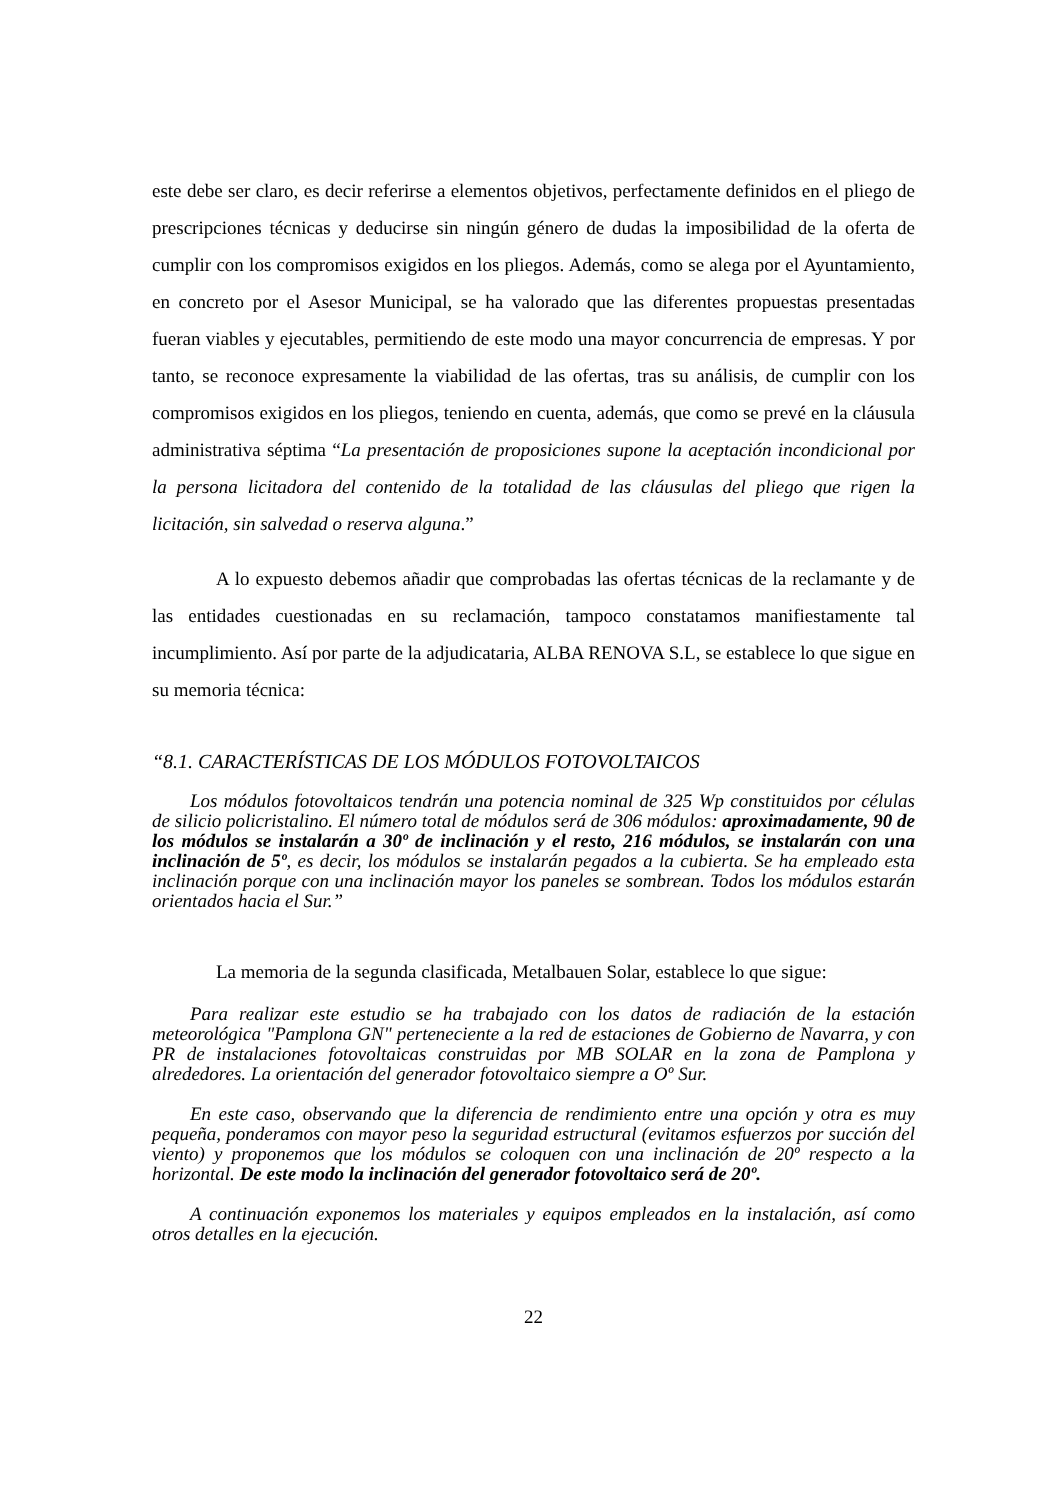este debe ser claro, es decir referirse a elementos objetivos, perfectamente definidos en el pliego de prescripciones técnicas y deducirse sin ningún género de dudas la imposibilidad de la oferta de cumplir con los compromisos exigidos en los pliegos. Además, como se alega por el Ayuntamiento, en concreto por el Asesor Municipal, se ha valorado que las diferentes propuestas presentadas fueran viables y ejecutables, permitiendo de este modo una mayor concurrencia de empresas. Y por tanto, se reconoce expresamente la viabilidad de las ofertas, tras su análisis, de cumplir con los compromisos exigidos en los pliegos, teniendo en cuenta, además, que como se prevé en la cláusula administrativa séptima “La presentación de proposiciones supone la aceptación incondicional por la persona licitadora del contenido de la totalidad de las cláusulas del pliego que rigen la licitación, sin salvedad o reserva alguna.”
A lo expuesto debemos añadir que comprobadas las ofertas técnicas de la reclamante y de las entidades cuestionadas en su reclamación, tampoco constatamos manifiestamente tal incumplimiento. Así por parte de la adjudicataria, ALBA RENOVA S.L, se establece lo que sigue en su memoria técnica:
“8.1. CARACTERÍSTICAS DE LOS MÓDULOS FOTOVOLTAICOS
Los módulos fotovoltaicos tendrán una potencia nominal de 325 Wp constituidos por células de silicio policristalino. El número total de módulos será de 306 módulos: aproximadamente, 90 de los módulos se instalarán a 30º de inclinación y el resto, 216 módulos, se instalarán con una inclinación de 5º, es decir, los módulos se instalarán pegados a la cubierta. Se ha empleado esta inclinación porque con una inclinación mayor los paneles se sombrean. Todos los módulos estarán orientados hacia el Sur.”
La memoria de la segunda clasificada, Metalbauen Solar, establece lo que sigue:
Para realizar este estudio se ha trabajado con los datos de radiación de la estación meteorológica "Pamplona GN" perteneciente a la red de estaciones de Gobierno de Navarra, y con PR de instalaciones fotovoltaicas construidas por MB SOLAR en la zona de Pamplona y alrededores. La orientación del generador fotovoltaico siempre a Oº Sur.
En este caso, observando que la diferencia de rendimiento entre una opción y otra es muy pequeña, ponderamos con mayor peso la seguridad estructural (evitamos esfuerzos por succión del viento) y proponemos que los módulos se coloquen con una inclinación de 20º respecto a la horizontal. De este modo la inclinación del generador fotovoltaico será de 20º.
A continuación exponemos los materiales y equipos empleados en la instalación, así como otros detalles en la ejecución.
22